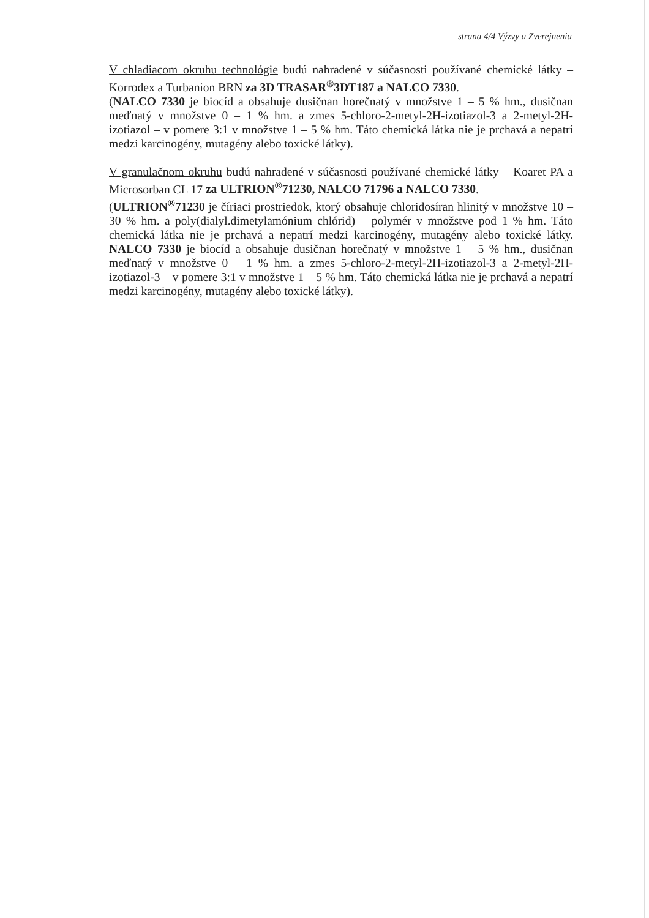strana 4/4 Výzvy a Zverejnenia
V chladiacom okruhu technológie budú nahradené v súčasnosti používané chemické látky – Korrodex a Turbanion BRN za 3D TRASAR<sup>®</sup>3DT187 a NALCO 7330.
(NALCO 7330 je biocíd a obsahuje dusičnan horečnatý v množstve 1 – 5 % hm., dusičnan meďnatý v množstve 0 – 1 % hm. a zmes 5-chloro-2-metyl-2H-izotiazol-3 a 2-metyl-2H-izotiazol – v pomere 3:1 v množstve 1 – 5 % hm. Táto chemická látka nie je prchavá a nepatrí medzi karcinogény, mutagény alebo toxické látky).
V granulačnom okruhu budú nahradené v súčasnosti používané chemické látky – Koaret PA a Microsorban CL 17 za ULTRION<sup>®</sup>71230, NALCO 71796 a NALCO 7330.
(ULTRION<sup>®</sup>71230 je číriaci prostriedok, ktorý obsahuje chloridosíran hlinitý v množstve 10 – 30 % hm. a poly(dialyl.dimetylamónium chlórid) – polymér v množstve pod 1 % hm. Táto chemická látka nie je prchavá a nepatrí medzi karcinogény, mutagény alebo toxické látky. NALCO 7330 je biocíd a obsahuje dusičnan horečnatý v množstve 1 – 5 % hm., dusičnan meďnatý v množstve 0 – 1 % hm. a zmes 5-chloro-2-metyl-2H-izotiazol-3 a 2-metyl-2H-izotiazol-3 – v pomere 3:1 v množstve 1 – 5 % hm. Táto chemická látka nie je prchavá a nepatrí medzi karcinogény, mutagény alebo toxické látky).